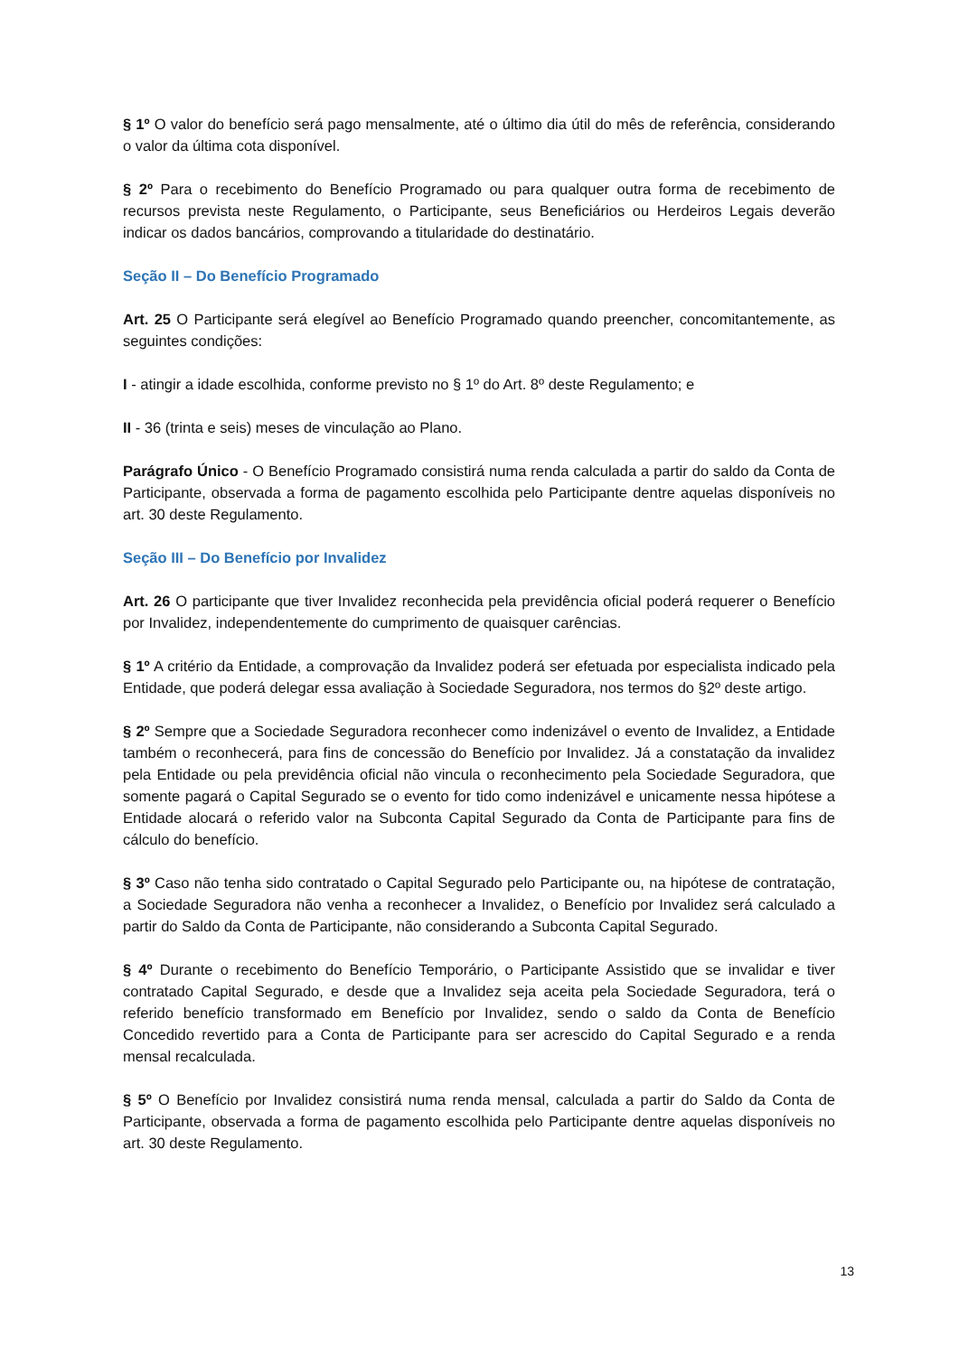§ 1º O valor do benefício será pago mensalmente, até o último dia útil do mês de referência, considerando o valor da última cota disponível.
§ 2º Para o recebimento do Benefício Programado ou para qualquer outra forma de recebimento de recursos prevista neste Regulamento, o Participante, seus Beneficiários ou Herdeiros Legais deverão indicar os dados bancários, comprovando a titularidade do destinatário.
Seção II – Do Benefício Programado
Art. 25 O Participante será elegível ao Benefício Programado quando preencher, concomitantemente, as seguintes condições:
I - atingir a idade escolhida, conforme previsto no § 1º do Art. 8º deste Regulamento; e
II - 36 (trinta e seis) meses de vinculação ao Plano.
Parágrafo Único - O Benefício Programado consistirá numa renda calculada a partir do saldo da Conta de Participante, observada a forma de pagamento escolhida pelo Participante dentre aquelas disponíveis no art. 30 deste Regulamento.
Seção III – Do Benefício por Invalidez
Art. 26 O participante que tiver Invalidez reconhecida pela previdência oficial poderá requerer o Benefício por Invalidez, independentemente do cumprimento de quaisquer carências.
§ 1º A critério da Entidade, a comprovação da Invalidez poderá ser efetuada por especialista indicado pela Entidade, que poderá delegar essa avaliação à Sociedade Seguradora, nos termos do §2º deste artigo.
§ 2º Sempre que a Sociedade Seguradora reconhecer como indenizável o evento de Invalidez, a Entidade também o reconhecerá, para fins de concessão do Benefício por Invalidez. Já a constatação da invalidez pela Entidade ou pela previdência oficial não vincula o reconhecimento pela Sociedade Seguradora, que somente pagará o Capital Segurado se o evento for tido como indenizável e unicamente nessa hipótese a Entidade alocará o referido valor na Subconta Capital Segurado da Conta de Participante para fins de cálculo do benefício.
§ 3º Caso não tenha sido contratado o Capital Segurado pelo Participante ou, na hipótese de contratação, a Sociedade Seguradora não venha a reconhecer a Invalidez, o Benefício por Invalidez será calculado a partir do Saldo da Conta de Participante, não considerando a Subconta Capital Segurado.
§ 4º Durante o recebimento do Benefício Temporário, o Participante Assistido que se invalidar e tiver contratado Capital Segurado, e desde que a Invalidez seja aceita pela Sociedade Seguradora, terá o referido benefício transformado em Benefício por Invalidez, sendo o saldo da Conta de Benefício Concedido revertido para a Conta de Participante para ser acrescido do Capital Segurado e a renda mensal recalculada.
§ 5º O Benefício por Invalidez consistirá numa renda mensal, calculada a partir do Saldo da Conta de Participante, observada a forma de pagamento escolhida pelo Participante dentre aquelas disponíveis no art. 30 deste Regulamento.
13